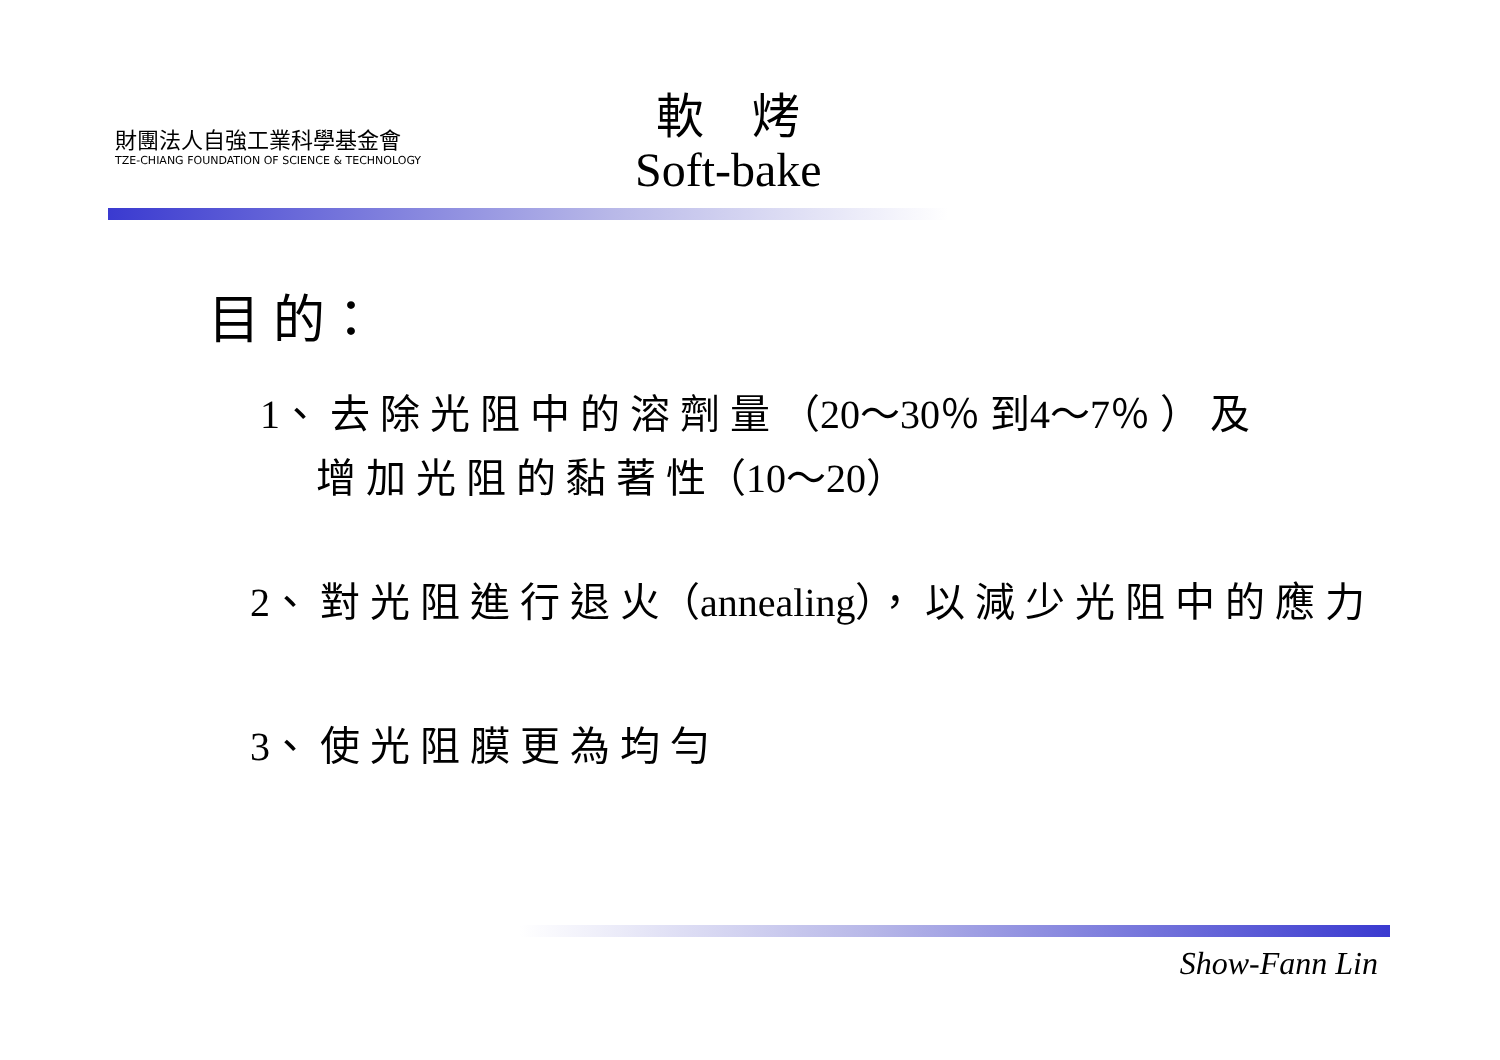財團法人自強工業科學基金會
TZE-CHIANG FOUNDATION OF SCIENCE & TECHNOLOGY
軟　烤
Soft-bake
目 的：
1、 去 除 光 阻 中 的 溶 劑 量 （20～30％ 到4～7％ ） 及
增 加 光 阻 的 黏 著 性（10～20）
2、 對 光 阻 進 行 退 火（annealing）， 以 減 少 光 阻 中 的 應 力
3、 使 光 阻 膜 更 為 均 勻
Show-Fann Lin